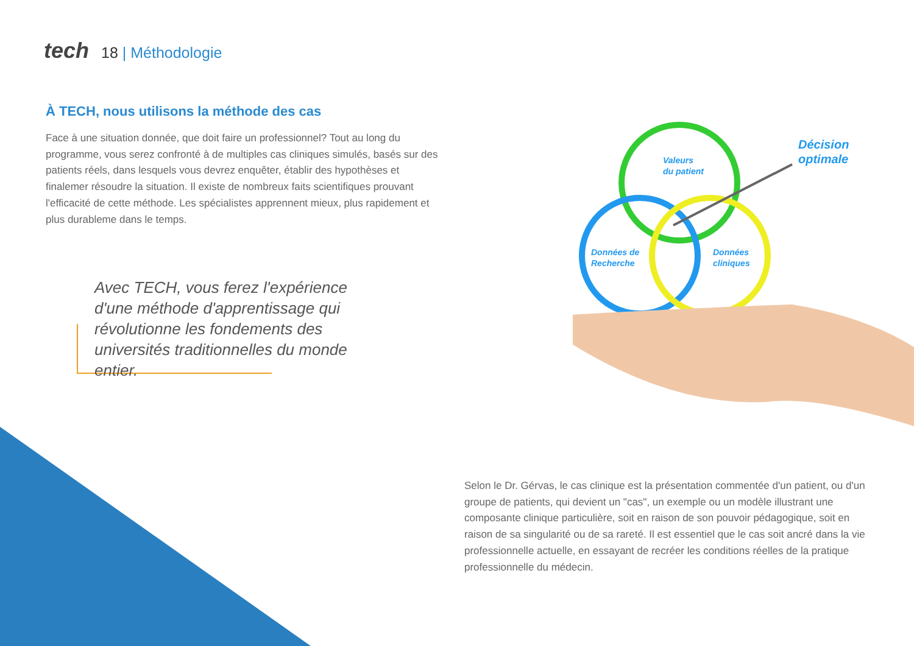tech 18 | Méthodologie
À TECH, nous utilisons la méthode des cas
Face à une situation donnée, que doit faire un professionnel? Tout au long du programme, vous serez confronté à de multiples cas cliniques simulés, basés sur des patients réels, dans lesquels vous devrez enquêter, établir des hypothèses et finalemer résoudre la situation. Il existe de nombreux faits scientifiques prouvant l'efficacité de cette méthode. Les spécialistes apprennent mieux, plus rapidement et plus durableme dans le temps.
Avec TECH, vous ferez l'expérience d'une méthode d'apprentissage qui révolutionne les fondements des universités traditionnelles du monde entier.
Valeurs
du patient
Données de
Recherche
Données
cliniques
Décision
optimale
Selon le Dr. Gérvas, le cas clinique est la présentation commentée d'un patient, ou d'un groupe de patients, qui devient un "cas", un exemple ou un modèle illustrant une composante clinique particulière, soit en raison de son pouvoir pédagogique, soit en raison de sa singularité ou de sa rareté. Il est essentiel que le cas soit ancré dans la vie professionnelle actuelle, en essayant de recréer les conditions réelles de la pratique professionnelle du médecin.